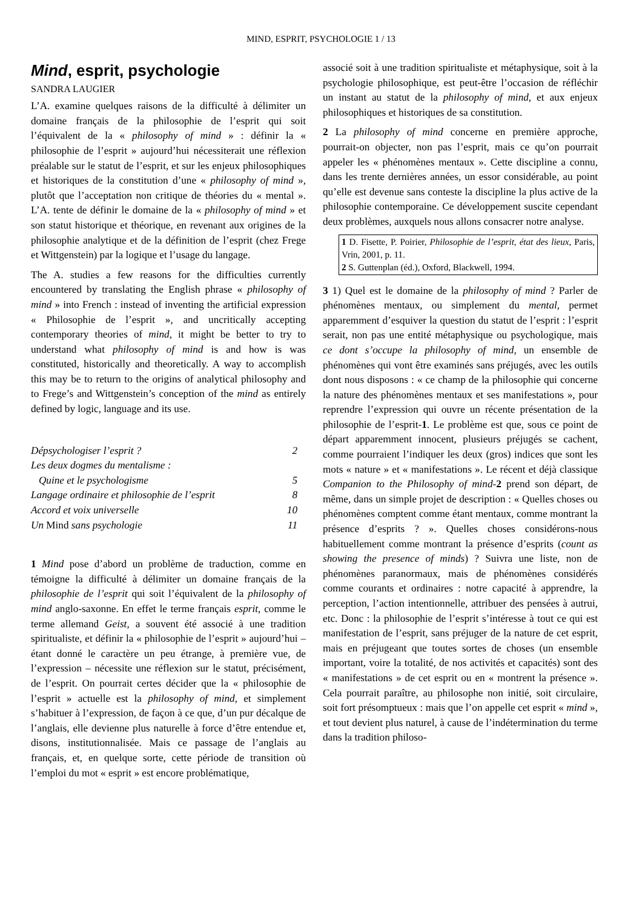MIND, ESPRIT, PSYCHOLOGIE 1 / 13
Mind, esprit, psychologie
SANDRA LAUGIER
L’A. examine quelques raisons de la difficulté à délimiter un domaine français de la philosophie de l’esprit qui soit l’équivalent de la « philosophy of mind » : définir la « philosophie de l’esprit » aujourd’hui nécessiterait une réflexion préalable sur le statut de l’esprit, et sur les enjeux philosophiques et historiques de la constitution d’une « philosophy of mind », plutôt que l’acceptation non critique de théories du « mental ». L’A. tente de définir le domaine de la « philosophy of mind » et son statut historique et théorique, en revenant aux origines de la philosophie analytique et de la définition de l’esprit (chez Frege et Wittgenstein) par la logique et l’usage du langage.
The A. studies a few reasons for the difficulties currently encountered by translating the English phrase « philosophy of mind » into French : instead of inventing the artificial expression « Philosophie de l’esprit », and uncritically accepting contemporary theories of mind, it might be better to try to understand what philosophy of mind is and how is was constituted, historically and theoretically. A way to accomplish this may be to return to the origins of analytical philosophy and to Frege’s and Wittgenstein’s conception of the mind as entirely defined by logic, language and its use.
Dépsychologiser l’esprit ? 2
Les deux dogmes du mentalisme :
Quine et le psychologisme 5
Langage ordinaire et philosophie de l’esprit 8
Accord et voix universelle 10
Un Mind sans psychologie 11
1 Mind pose d’abord un problème de traduction, comme en témoigne la difficulté à délimiter un domaine français de la philosophie de l’esprit qui soit l’équivalent de la philosophy of mind anglo-saxonne. En effet le terme français esprit, comme le terme allemand Geist, a souvent été associé à une tradition spiritualiste, et définir la « philosophie de l’esprit » aujourd’hui – étant donné le caractère un peu étrange, à première vue, de l’expression – nécessite une réflexion sur le statut, précisément, de l’esprit. On pourrait certes décider que la « philosophie de l’esprit » actuelle est la philosophy of mind, et simplement s’habituer à l’expression, de façon à ce que, d’un pur décalque de l’anglais, elle devienne plus naturelle à force d’être entendue et, disons, institutionnalisée. Mais ce passage de l’anglais au français, et, en quelque sorte, cette période de transition où l’emploi du mot « esprit » est encore problématique,
associé soit à une tradition spiritualiste et métaphysique, soit à la psychologie philosophique, est peut-être l’occasion de réfléchir un instant au statut de la philosophy of mind, et aux enjeux philosophiques et historiques de sa constitution.
2 La philosophy of mind concerne en première approche, pourrait-on objecter, non pas l’esprit, mais ce qu’on pourrait appeler les « phénomènes mentaux ». Cette discipline a connu, dans les trente dernières années, un essor considérable, au point qu’elle est devenue sans conteste la discipline la plus active de la philosophie contemporaine. Ce développement suscite cependant deux problèmes, auxquels nous allons consacrer notre analyse.
1 D. Fisette, P. Poirier, Philosophie de l’esprit, état des lieux, Paris, Vrin, 2001, p. 11.
2 S. Guttenplan (éd.), Oxford, Blackwell, 1994.
3 1) Quel est le domaine de la philosophy of mind ? Parler de phénomènes mentaux, ou simplement du mental, permet apparemment d’esquiver la question du statut de l’esprit : l’esprit serait, non pas une entité métaphysique ou psychologique, mais ce dont s’occupe la philosophy of mind, un ensemble de phénomènes qui vont être examinés sans préjugés, avec les outils dont nous disposons : « ce champ de la philosophie qui concerne la nature des phénomènes mentaux et ses manifestations », pour reprendre l’expression qui ouvre un récente présentation de la philosophie de l’esprit-1. Le problème est que, sous ce point de départ apparemment innocent, plusieurs préjugés se cachent, comme pourraient l’indiquer les deux (gros) indices que sont les mots « nature » et « manifestations ». Le récent et déjà classique Companion to the Philosophy of mind-2 prend son départ, de même, dans un simple projet de description : « Quelles choses ou phénomènes comptent comme étant mentaux, comme montrant la présence d’esprits ? ». Quelles choses considérons-nous habituellement comme montrant la présence d’esprits (count as showing the presence of minds) ? Suivra une liste, non de phénomènes paranormaux, mais de phénomènes considérés comme courants et ordinaires : notre capacité à apprendre, la perception, l’action intentionnelle, attribuer des pensées à autrui, etc. Donc : la philosophie de l’esprit s’intéresse à tout ce qui est manifestation de l’esprit, sans préjuger de la nature de cet esprit, mais en préjugeant que toutes sortes de choses (un ensemble important, voire la totalité, de nos activités et capacités) sont des « manifestations » de cet esprit ou en « montrent la présence ». Cela pourrait paraître, au philosophe non initié, soit circulaire, soit fort présomptueux : mais que l’on appelle cet esprit « mind », et tout devient plus naturel, à cause de l’indétermination du terme dans la tradition philoso-